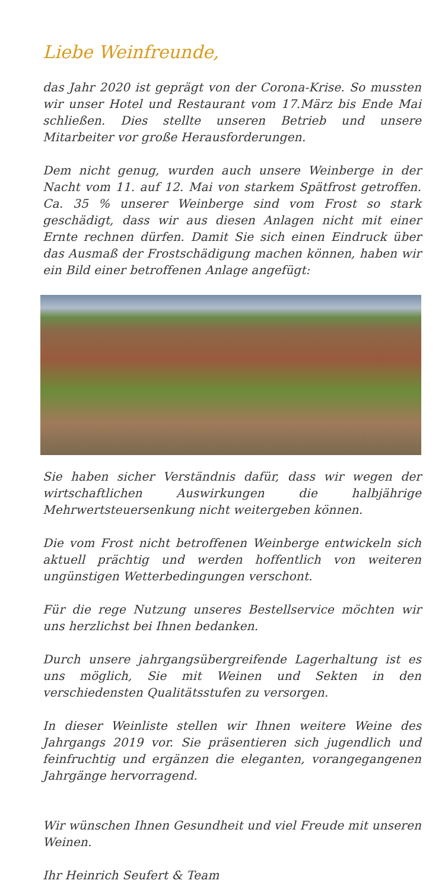Liebe Weinfreunde,
das Jahr 2020 ist geprägt von der Corona-Krise. So mussten wir unser Hotel und Restaurant vom 17.März bis Ende Mai schließen. Dies stellte unseren Betrieb und unsere Mitarbeiter vor große Herausforderungen.
Dem nicht genug, wurden auch unsere Weinberge in der Nacht vom 11. auf 12. Mai von starkem Spätfrost getroffen. Ca. 35 % unserer Weinberge sind vom Frost so stark geschädigt, dass wir aus diesen Anlagen nicht mit einer Ernte rechnen dürfen. Damit Sie sich einen Eindruck über das Ausmaß der Frostschädigung machen können, haben wir ein Bild einer betroffenen Anlage angefügt:
Sie haben sicher Verständnis dafür, dass wir wegen der wirtschaftlichen Auswirkungen die halbjährige Mehrwertsteuersenkung nicht weitergeben können.
Die vom Frost nicht betroffenen Weinberge entwickeln sich aktuell prächtig und werden hoffentlich von weiteren ungünstigen Wetterbedingungen verschont.
Für die rege Nutzung unseres Bestellservice möchten wir uns herzlichst bei Ihnen bedanken.
Durch unsere jahrgangsübergreifende Lagerhaltung ist es uns möglich, Sie mit Weinen und Sekten in den verschiedensten Qualitätsstufen zu versorgen.
In dieser Weinliste stellen wir Ihnen weitere Weine des Jahrgangs 2019 vor. Sie präsentieren sich jugendlich und feinfruchtig und ergänzen die eleganten, vorangegangenen Jahrgänge hervorragend.
Wir wünschen Ihnen Gesundheit und viel Freude mit unseren Weinen.
Ihr Heinrich Seufert & Team